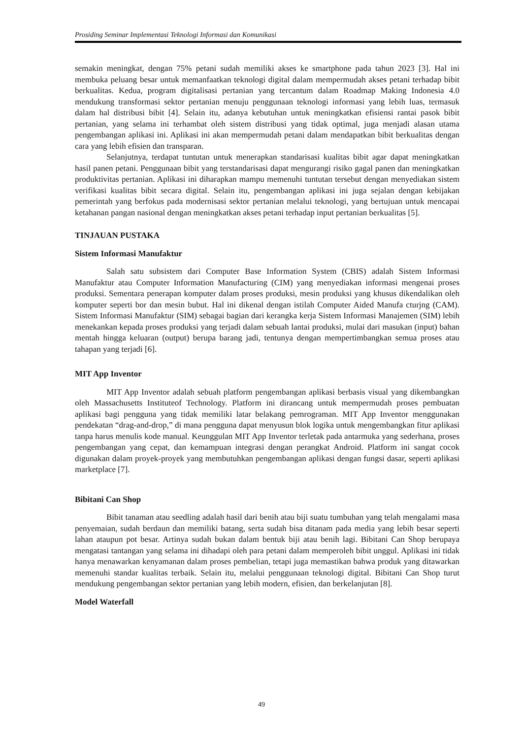Prosiding Seminar Implementasi Teknologi Informasi dan Komunikasi
semakin meningkat, dengan 75% petani sudah memiliki akses ke smartphone pada tahun 2023 [3]. Hal ini membuka peluang besar untuk memanfaatkan teknologi digital dalam mempermudah akses petani terhadap bibit berkualitas. Kedua, program digitalisasi pertanian yang tercantum dalam Roadmap Making Indonesia 4.0 mendukung transformasi sektor pertanian menuju penggunaan teknologi informasi yang lebih luas, termasuk dalam hal distribusi bibit [4]. Selain itu, adanya kebutuhan untuk meningkatkan efisiensi rantai pasok bibit pertanian, yang selama ini terhambat oleh sistem distribusi yang tidak optimal, juga menjadi alasan utama pengembangan aplikasi ini. Aplikasi ini akan mempermudah petani dalam mendapatkan bibit berkualitas dengan cara yang lebih efisien dan transparan.
Selanjutnya, terdapat tuntutan untuk menerapkan standarisasi kualitas bibit agar dapat meningkatkan hasil panen petani. Penggunaan bibit yang terstandarisasi dapat mengurangi risiko gagal panen dan meningkatkan produktivitas pertanian. Aplikasi ini diharapkan mampu memenuhi tuntutan tersebut dengan menyediakan sistem verifikasi kualitas bibit secara digital. Selain itu, pengembangan aplikasi ini juga sejalan dengan kebijakan pemerintah yang berfokus pada modernisasi sektor pertanian melalui teknologi, yang bertujuan untuk mencapai ketahanan pangan nasional dengan meningkatkan akses petani terhadap input pertanian berkualitas [5].
TINJAUAN PUSTAKA
Sistem Informasi Manufaktur
Salah satu subsistem dari Computer Base Information System (CBIS) adalah Sistem Informasi Manufaktur atau Computer Information Manufacturing (CIM) yang menyediakan informasi mengenai proses produksi. Sementara penerapan komputer dalam proses produksi, mesin produksi yang khusus dikendalikan oleh komputer seperti bor dan mesin bubut. Hal ini dikenal dengan istilah Computer Aided Manufa cturjng (CAM). Sistem Informasi Manufaktur (SIM) sebagai bagian dari kerangka kerja Sistem Informasi Manajemen (SIM) lebih menekankan kepada proses produksi yang terjadi dalam sebuah lantai produksi, mulai dari masukan (input) bahan mentah hingga keluaran (output) berupa barang jadi, tentunya dengan mempertimbangkan semua proses atau tahapan yang terjadi [6].
MIT App Inventor
MIT App Inventor adalah sebuah platform pengembangan aplikasi berbasis visual yang dikembangkan oleh Massachusetts Instituteof Technology. Platform ini dirancang untuk mempermudah proses pembuatan aplikasi bagi pengguna yang tidak memiliki latar belakang pemrograman. MIT App Inventor menggunakan pendekatan “drag-and-drop,” di mana pengguna dapat menyusun blok logika untuk mengembangkan fitur aplikasi tanpa harus menulis kode manual. Keunggulan MIT App Inventor terletak pada antarmuka yang sederhana, proses pengembangan yang cepat, dan kemampuan integrasi dengan perangkat Android. Platform ini sangat cocok digunakan dalam proyek-proyek yang membutuhkan pengembangan aplikasi dengan fungsi dasar, seperti aplikasi marketplace [7].
Bibitani Can Shop
Bibit tanaman atau seedling adalah hasil dari benih atau biji suatu tumbuhan yang telah mengalami masa penyemaian, sudah berdaun dan memiliki batang, serta sudah bisa ditanam pada media yang lebih besar seperti lahan ataupun pot besar. Artinya sudah bukan dalam bentuk biji atau benih lagi. Bibitani Can Shop berupaya mengatasi tantangan yang selama ini dihadapi oleh para petani dalam memperoleh bibit unggul. Aplikasi ini tidak hanya menawarkan kenyamanan dalam proses pembelian, tetapi juga memastikan bahwa produk yang ditawarkan memenuhi standar kualitas terbaik. Selain itu, melalui penggunaan teknologi digital. Bibitani Can Shop turut mendukung pengembangan sektor pertanian yang lebih modern, efisien, dan berkelanjutan [8].
Model Waterfall
49